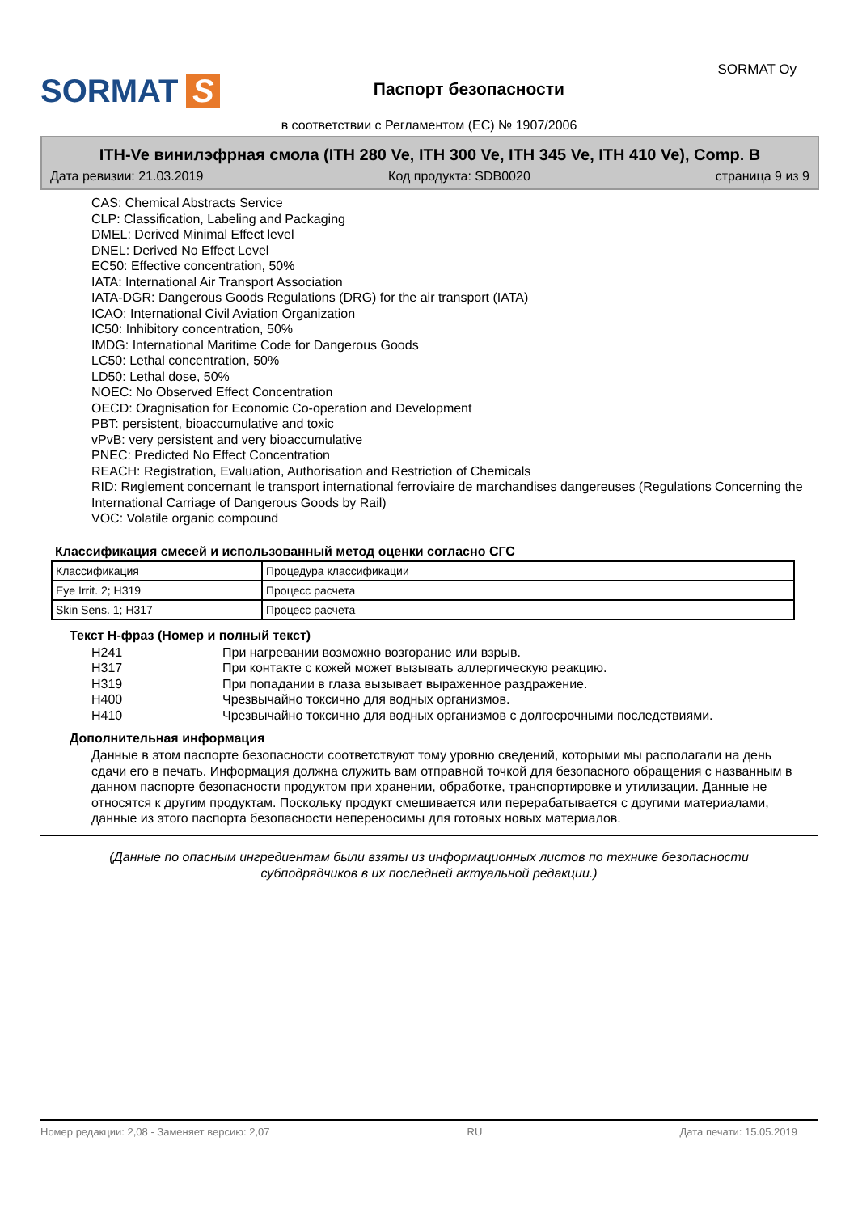SORMAT S
Паспорт безопасности
SORMAT Oy
в соответствии с Регламентом (ЕС) № 1907/2006
ITH-Ve винилэфрная смола (ITH 280 Ve, ITH 300 Ve, ITH 345 Ve, ITH 410 Ve), Comp. B
Дата ревизии: 21.03.2019 Код продукта: SDB0020 страница 9 из 9
CAS: Chemical Abstracts Service
CLP: Classification, Labeling and Packaging
DMEL: Derived Minimal Effect level
DNEL: Derived No Effect Level
EC50: Effective concentration, 50%
IATA: International Air Transport Association
IATA-DGR: Dangerous Goods Regulations (DRG) for the air transport (IATA)
ICAO: International Civil Aviation Organization
IC50: Inhibitory concentration, 50%
IMDG: International Maritime Code for Dangerous Goods
LC50: Lethal concentration, 50%
LD50: Lethal dose, 50%
NOEC: No Observed Effect Concentration
OECD: Oragnisation for Economic Co-operation and Development
PBT: persistent, bioaccumulative and toxic
vPvB: very persistent and very bioaccumulative
PNEC: Predicted No Effect Concentration
REACH: Registration, Evaluation, Authorisation and Restriction of Chemicals
RID: Rиglement concernant le transport international ferroviaire de marchandises dangereuses (Regulations Concerning the International Carriage of Dangerous Goods by Rail)
VOC: Volatile organic compound
Классификация смесей и использованный метод оценки согласно СГС
| Классификация | Процедура классификации |
| Eye Irrit. 2; H319 | Процесс расчета |
| Skin Sens. 1; H317 | Процесс расчета |
Текст Н-фраз (Номер и полный текст)
H241 При нагревании возможно возгорание или взрыв. H317 При контакте с кожей может вызывать аллергическую реакцию. H319 При попадании в глаза вызывает выраженное раздражение. H400 Чрезвычайно токсично для водных организмов. H410 Чрезвычайно токсично для водных организмов с долгосрочными последствиями.
Дополнительная информация
Данные в этом паспорте безопасности соответствуют тому уровню сведений, которыми мы располагали на день сдачи его в печать. Информация должна служить вам отправной точкой для безопасного обращения с названным в данном паспорте безопасности продуктом при хранении, обработке, транспортировке и утилизации. Данные не относятся к другим продуктам. Поскольку продукт смешивается или перерабатывается с другими материалами, данные из этого паспорта безопасности непереносимы для готовых новых материалов.
(Данные по опасным ингредиентам были взяты из информационных листов по технике безопасности субподрядчиков в их последней актуальной редакции.)
Номер редакции: 2,08 - Заменяет версию: 2,07 RU Дата печати: 15.05.2019